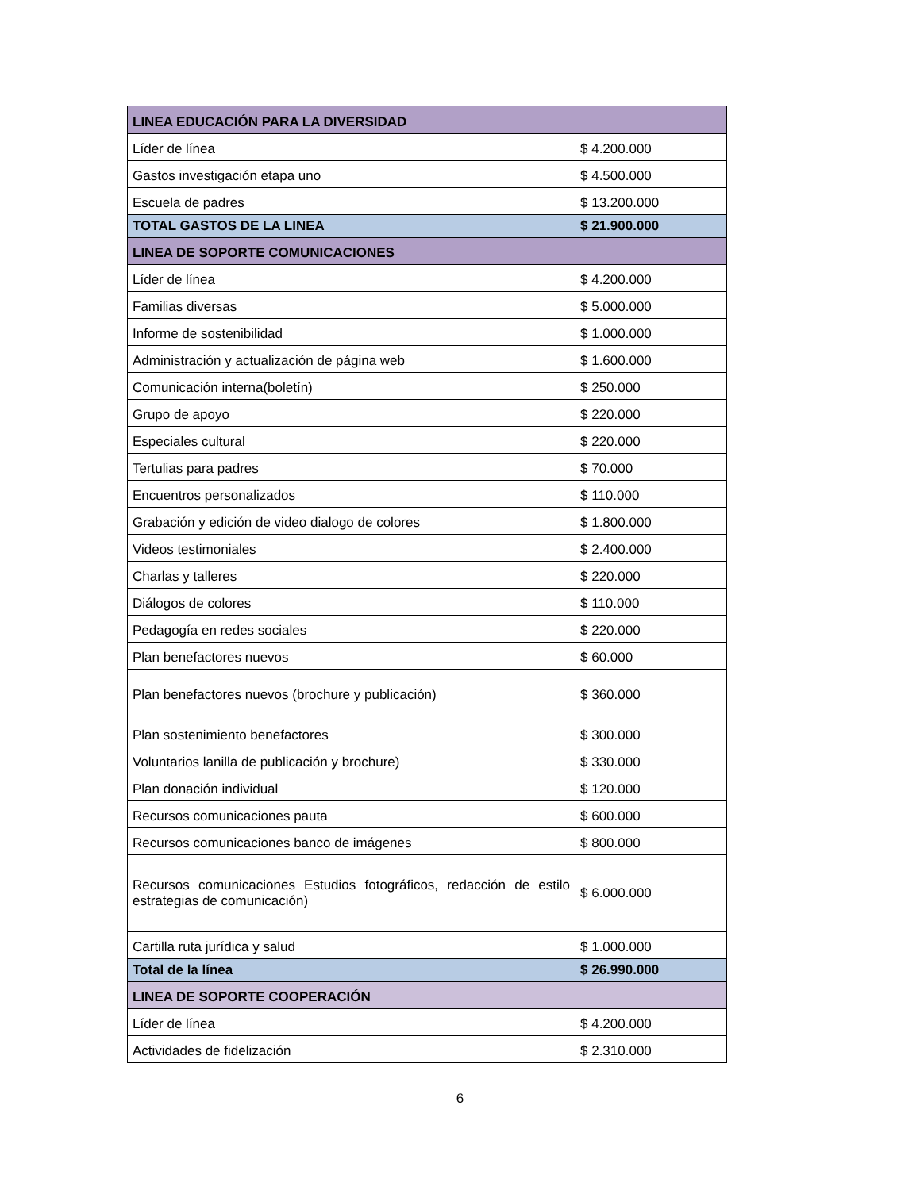| LINEA EDUCACIÓN PARA LA DIVERSIDAD | |
| Líder de línea | $ 4.200.000 |
| Gastos investigación etapa uno | $ 4.500.000 |
| Escuela de padres | $ 13.200.000 |
| TOTAL GASTOS DE LA LINEA | $ 21.900.000 |
| LINEA DE SOPORTE COMUNICACIONES | |
| Líder de línea | $ 4.200.000 |
| Familias diversas | $ 5.000.000 |
| Informe de sostenibilidad | $ 1.000.000 |
| Administración y actualización de página web | $ 1.600.000 |
| Comunicación interna(boletín) | $ 250.000 |
| Grupo de apoyo | $ 220.000 |
| Especiales cultural | $ 220.000 |
| Tertulias para padres | $ 70.000 |
| Encuentros personalizados | $ 110.000 |
| Grabación y edición de video dialogo de colores | $ 1.800.000 |
| Videos testimoniales | $ 2.400.000 |
| Charlas y talleres | $ 220.000 |
| Diálogos de colores | $ 110.000 |
| Pedagogía en redes sociales | $ 220.000 |
| Plan benefactores nuevos | $ 60.000 |
| Plan benefactores nuevos (brochure y publicación) | $ 360.000 |
| Plan sostenimiento benefactores | $ 300.000 |
| Voluntarios lanilla de publicación y brochure) | $ 330.000 |
| Plan donación individual | $ 120.000 |
| Recursos comunicaciones pauta | $ 600.000 |
| Recursos comunicaciones banco de imágenes | $ 800.000 |
| Recursos comunicaciones Estudios fotográficos, redacción de estilo estrategias de comunicación) | $ 6.000.000 |
| Cartilla ruta jurídica y salud | $ 1.000.000 |
| Total de la línea | $ 26.990.000 |
| LINEA DE SOPORTE COOPERACIÓN | |
| Líder de línea | $ 4.200.000 |
| Actividades de fidelización | $ 2.310.000 |
6